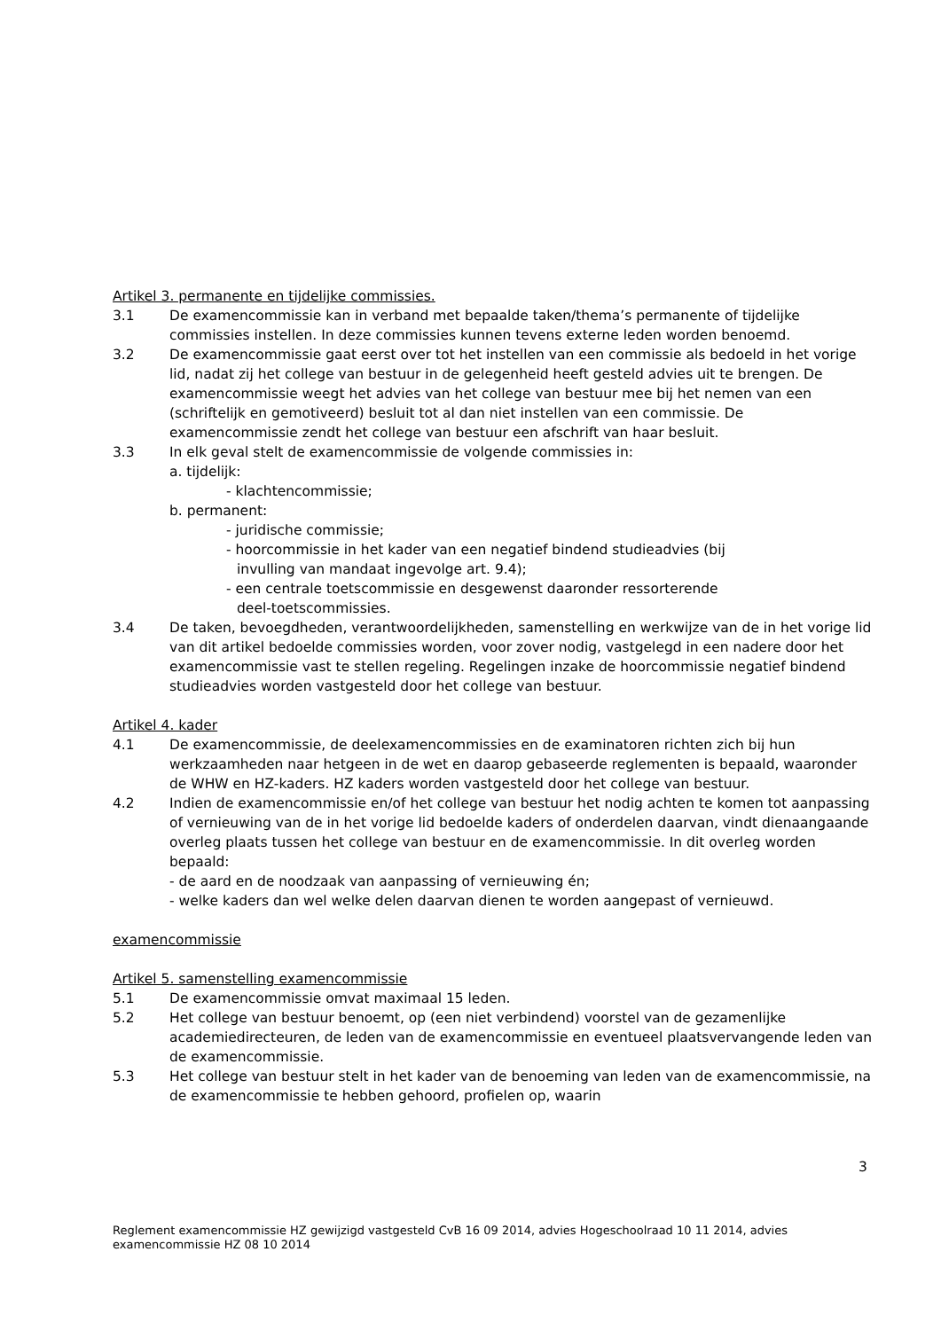Artikel 3. permanente en tijdelijke commissies.
3.1 De examencommissie kan in verband met bepaalde taken/thema’s permanente of tijdelijke commissies instellen. In deze commissies kunnen tevens externe leden worden benoemd.
3.2 De examencommissie gaat eerst over tot het instellen van een commissie als bedoeld in het vorige lid, nadat zij het college van bestuur in de gelegenheid heeft gesteld advies uit te brengen. De examencommissie weegt het advies van het college van bestuur mee bij het nemen van een (schriftelijk en gemotiveerd) besluit tot al dan niet instellen van een commissie. De examencommissie zendt het college van bestuur een afschrift van haar besluit.
3.3 In elk geval stelt de examencommissie de volgende commissies in:
a. tijdelijk:
- klachtencommissie;
b. permanent:
- juridische commissie;
- hoorcommissie in het kader van een negatief bindend studieadvies (bij
invulling van mandaat ingevolge art. 9.4);
- een centrale toetscommissie en desgewenst daaronder ressorterende
deel-toetscommissies.
3.4 De taken, bevoegdheden, verantwoordelijkheden, samenstelling en werkwijze van de in het vorige lid van dit artikel bedoelde commissies worden, voor zover nodig, vastgelegd in een nadere door het examencommissie vast te stellen regeling. Regelingen inzake de hoorcommissie negatief bindend studieadvies worden vastgesteld door het college van bestuur.
Artikel 4. kader
4.1 De examencommissie, de deelexamencommissies en de examinatoren richten zich bij hun werkzaamheden naar hetgeen in de wet en daarop gebaseerde reglementen is bepaald, waaronder de WHW en HZ-kaders. HZ kaders worden vastgesteld door het college van bestuur.
4.2 Indien de examencommissie en/of het college van bestuur het nodig achten te komen tot aanpassing of vernieuwing van de in het vorige lid bedoelde kaders of onderdelen daarvan, vindt dienaangaande overleg plaats tussen het college van bestuur en de examencommissie. In dit overleg worden bepaald:
- de aard en de noodzaak van aanpassing of vernieuwing én;
- welke kaders dan wel welke delen daarvan dienen te worden aangepast of vernieuwd.
examencommissie
Artikel 5. samenstelling examencommissie
5.1 De examencommissie omvat maximaal 15 leden.
5.2 Het college van bestuur benoemt, op (een niet verbindend) voorstel van de gezamenlijke academiedirecteuren, de leden van de examencommissie en eventueel plaatsvervangende leden van de examencommissie.
5.3 Het college van bestuur stelt in het kader van de benoeming van leden van de examencommissie, na de examencommissie te hebben gehoord, profielen op, waarin
3
Reglement examencommissie HZ gewijzigd vastgesteld CvB 16 09 2014, advies Hogeschoolraad 10 11 2014, advies examencommissie HZ 08 10 2014